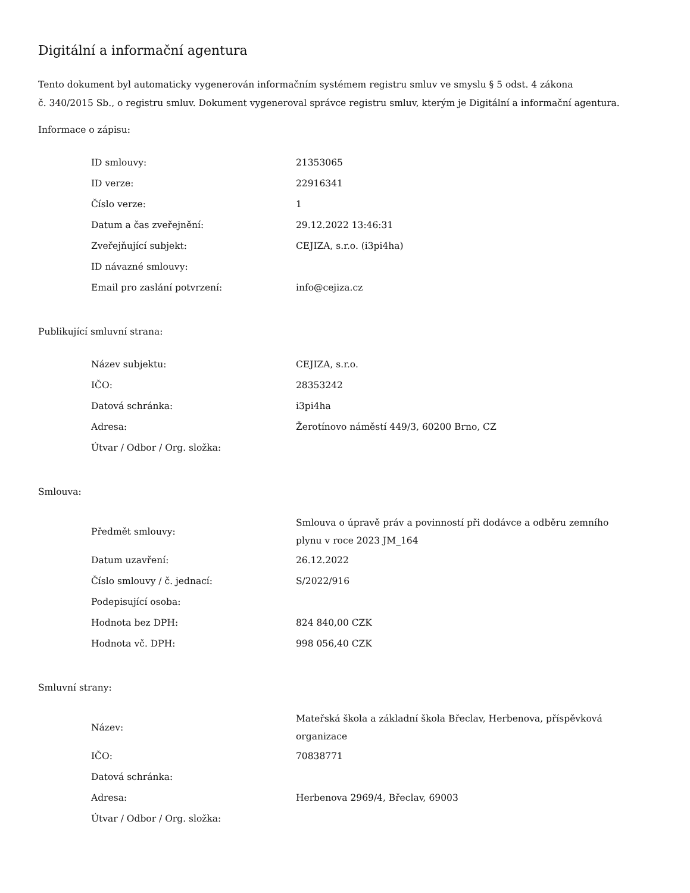Digitální a informační agentura
Tento dokument byl automaticky vygenerován informačním systémem registru smluv ve smyslu § 5 odst. 4 zákona
č. 340/2015 Sb., o registru smluv. Dokument vygeneroval správce registru smluv, kterým je Digitální a informační agentura.
Informace o zápisu:
| ID smlouvy: | 21353065 |
| ID verze: | 22916341 |
| Číslo verze: | 1 |
| Datum a čas zveřejnění: | 29.12.2022 13:46:31 |
| Zveřejňující subjekt: | CEJIZA, s.r.o. (i3pi4ha) |
| ID návazné smlouvy: | |
| Email pro zaslání potvrzení: | info@cejiza.cz |
Publikující smluvní strana:
| Název subjektu: | CEJIZA, s.r.o. |
| IČO: | 28353242 |
| Datová schránka: | i3pi4ha |
| Adresa: | Žerotínovo náměstí 449/3, 60200 Brno, CZ |
| Útvar / Odbor / Org. složka: | |
Smlouva:
| Předmět smlouvy: | Smlouva o úpravě práv a povinností při dodávce a odběru zemního plynu v roce 2023 JM_164 |
| Datum uzavření: | 26.12.2022 |
| Číslo smlouvy / č. jednací: | S/2022/916 |
| Podepisující osoba: | |
| Hodnota bez DPH: | 824 840,00 CZK |
| Hodnota vč. DPH: | 998 056,40 CZK |
Smluvní strany:
| Název: | Mateřská škola a základní škola Břeclav, Herbenova, příspěvková organizace |
| IČO: | 70838771 |
| Datová schránka: | |
| Adresa: | Herbenova 2969/4, Břeclav, 69003 |
| Útvar / Odbor / Org. složka: | |